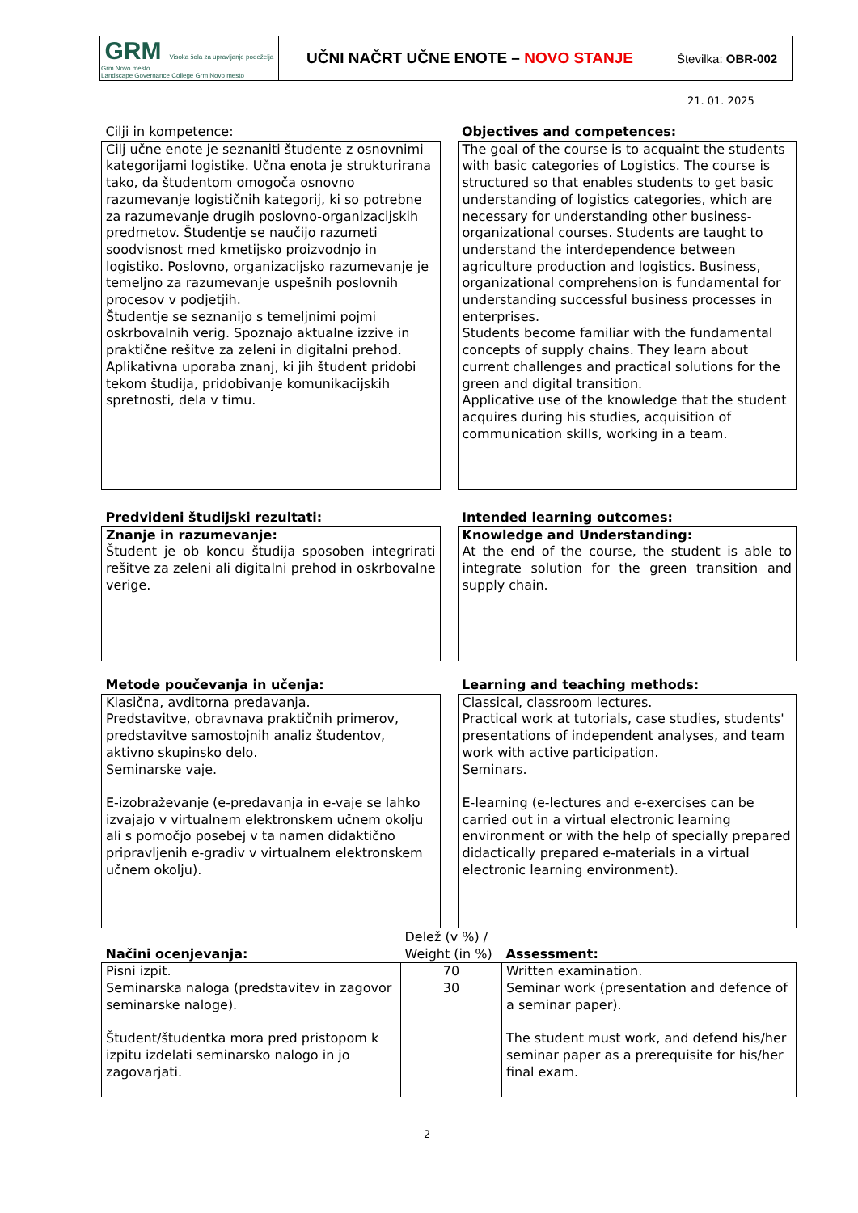| GRM Visoka šola za upravljanje podeželja Grm Novo mesto Landscape Governance College Grm Novo mesto | UČNI NAČRT UČNE ENOTE – NOVO STANJE | Številka: OBR-002 |
21. 01. 2025
| Cilji in kompetence: | | Objectives and competences: |
| Cilj učne enote je seznaniti študente z osnovnimi kategorijami logistike. Učna enota je strukturirana tako, da študentom omogoča osnovno razumevanje logističnih kategorij, ki so potrebne za razumevanje drugih poslovno-organizacijskih predmetov. Študentje se naučijo razumeti soodvisnost med kmetijsko proizvodnjo in logistiko. Poslovno, organizacijsko razumevanje je temeljno za razumevanje uspešnih poslovnih procesov v podjetjih. Študentje se seznanijo s temeljnimi pojmi oskrbovalnih verig. Spoznajo aktualne izzive in praktične rešitve za zeleni in digitalni prehod. Aplikativna uporaba znanj, ki jih študent pridobi tekom študija, pridobivanje komunikacijskih spretnosti, dela v timu. | | The goal of the course is to acquaint the students with basic categories of Logistics. The course is structured so that enables students to get basic understanding of logistics categories, which are necessary for understanding other business-organizational courses. Students are taught to understand the interdependence between agriculture production and logistics. Business, organizational comprehension is fundamental for understanding successful business processes in enterprises. Students become familiar with the fundamental concepts of supply chains. They learn about current challenges and practical solutions for the green and digital transition. Applicative use of the knowledge that the student acquires during his studies, acquisition of communication skills, working in a team. |
| Predvideni študijski rezultati: | | Intended learning outcomes: |
| Znanje in razumevanje: Študent je ob koncu študija sposoben integrirati rešitve za zeleni ali digitalni prehod in oskrbovalne verige. | | Knowledge and Understanding: At the end of the course, the student is able to integrate solution for the green transition and supply chain. |
| Metode poučevanja in učenja: | | Learning and teaching methods: |
| Klasična, avditorna predavanja. Predstavitve, obravnava praktičnih primerov, predstavitve samostojnih analiz študentov, aktivno skupinsko delo. Seminarske vaje. E-izobraževanje (e-predavanja in e-vaje se lahko izvajajo v virtualnem elektronskem učnem okolju ali s pomočjo posebej v ta namen didaktično pripravljenih e-gradiv v virtualnem elektronskem učnem okolju). | | Classical, classroom lectures. Practical work at tutorials, case studies, students' presentations of independent analyses, and team work with active participation. Seminars. E-learning (e-lectures and e-exercises can be carried out in a virtual electronic learning environment or with the help of specially prepared didactically prepared e-materials in a virtual electronic learning environment). |
| Načini ocenjevanja: | Delež (v %) / Weight (in %) | Assessment: |
| Pisni izpit. Seminarska naloga (predstavitev in zagovor seminarske naloge). Študent/študentka mora pred pristopom k izpitu izdelati seminarsko nalogo in jo zagovarjati. | 70 30 | Written examination. Seminar work (presentation and defence of a seminar paper). The student must work, and defend his/her seminar paper as a prerequisite for his/her final exam. |
2